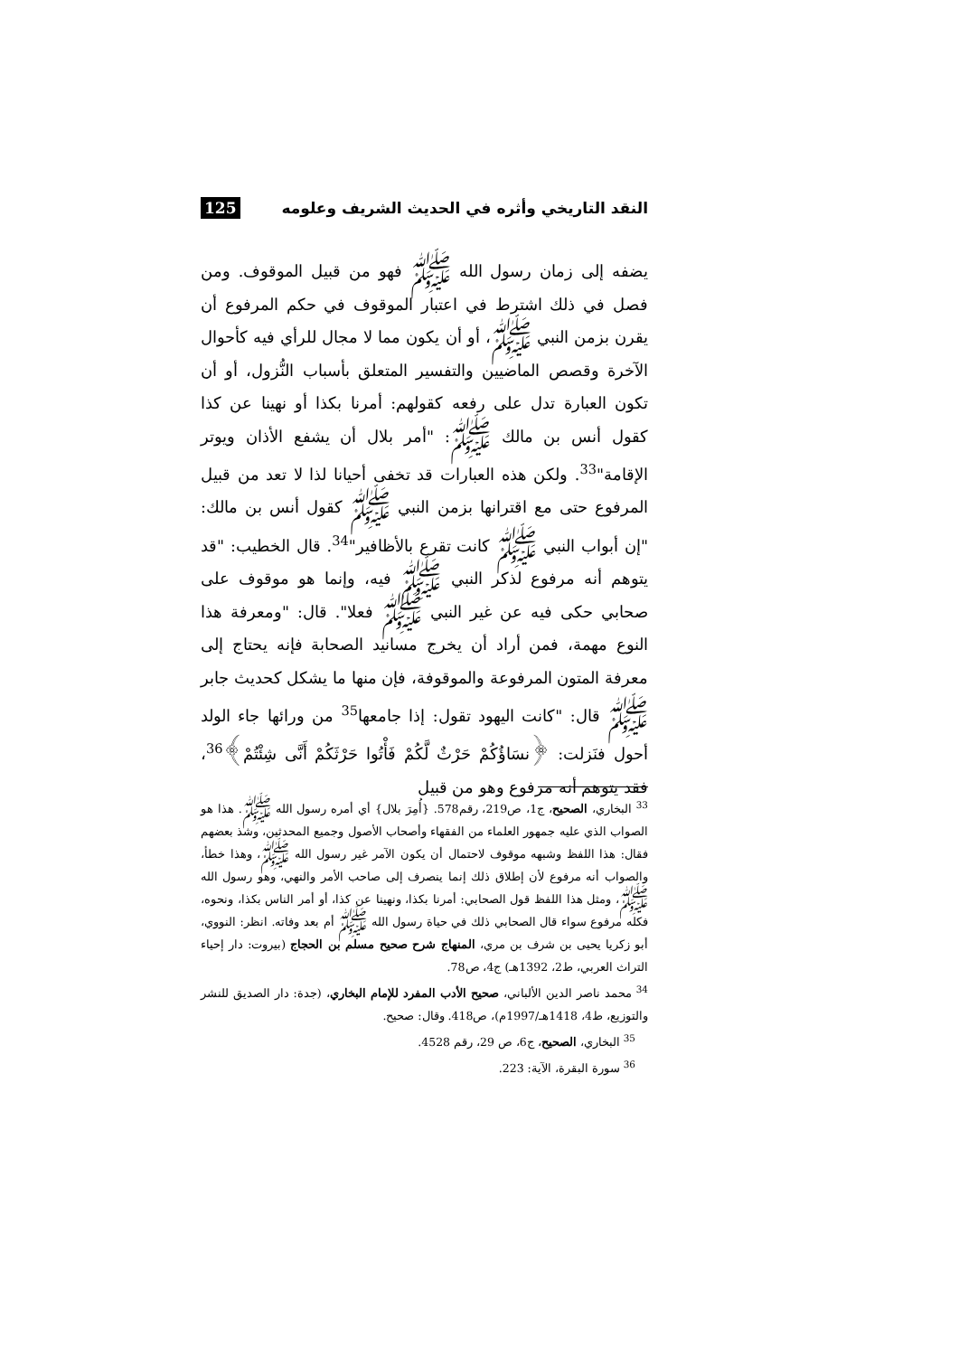النقد التاريخي وأثره في الحديث الشريف وعلومه 125
يضفه إلى زمان رسول الله ﷺ فهو من قبيل الموقوف. ومن فصل في ذلك اشترط في اعتبار الموقوف في حكم المرفوع أن يقرن بزمن النبي ﷺ، أو أن يكون مما لا مجال للرأي فيه كأحوال الآخرة وقصص الماضيين والتفسير المتعلق بأسباب النُّزول، أو أن تكون العبارة تدل على رفعه كقولهم: أمرنا بكذا أو نهينا عن كذا كقول أنس بن مالك ﷺ: "أمر بلال أن يشفع الأذان ويوتر الإقامة"<sup>33</sup>. ولكن هذه العبارات قد تخفى أحيانا لذا لا تعد من قبيل المرفوع حتى مع اقترانها بزمن النبي ﷺ كقول أنس بن مالك: "إن أبواب النبي ﷺ كانت تقرع بالأظافير"<sup>34</sup>. قال الخطيب: "قد يتوهم أنه مرفوع لذكر النبي ﷺ فيه، وإنما هو موقوف على صحابي حكى فيه عن غير النبي ﷺ فعلا". قال: "ومعرفة هذا النوع مهمة، فمن أراد أن يخرج مسانيد الصحابة فإنه يحتاج إلى معرفة المتون المرفوعة والموقوفة، فإن منها ما يشكل كحديث جابر ﷺ قال: "كانت اليهود تقول: إذا جامعها<sup>35</sup> من ورائها جاء الولد أحول فنَزلت: ﴿نسَاؤُكُمْ حَرْثٌ لَّكُمْ فَأْتُوا حَرْثَكُمْ أَنَّى شِئْتُمْ﴾<sup>36</sup>، فقد يتوهم أنه مرفوع وهو من قبيل
<sup>33</sup> البخاري، الصحيح، ج1، ص219، رقم578. {أُمِرَ بلال} أي أمره رسول الله ﷺ. هذا هو الصواب الذي عليه جمهور العلماء من الفقهاء وأصحاب الأصول وجميع المحدثين، وشذ بعضهم فقال: هذا اللفظ وشبهه موقوف لاحتمال أن يكون الآمر غير رسول الله ﷺ، وهذا خطأ، والصواب أنه مرفوع لأن إطلاق ذلك إنما ينصرف إلى صاحب الأمر والنهي، وهو رسول الله ﷺ، ومثل هذا اللفظ قول الصحابي: أمرنا بكذا، ونهينا عن كذا، أو أمر الناس بكذا، ونحوه، فكله مرفوع سواء قال الصحابي ذلك في حياة رسول الله ﷺ أم بعد وفاته. انظر: النووي، أبو زكريا يحيى بن شرف بن مري، المنهاج شرح صحيح مسلم بن الحجاج (بيروت: دار إحياء التراث العربي، ط2، 1392هـ) ج4، ص78.
<sup>34</sup> محمد ناصر الدين الألباني، صحيح الأدب المفرد للإمام البخاري، (جدة: دار الصديق للنشر والتوزيع، ط4، 1418هـ/1997م)، ص418. وقال: صحيح.
<sup>35</sup> البخاري، الصحيح، ج6، ص 29، رقم 4528.
<sup>36</sup> سورة البقرة، الآية: 223.